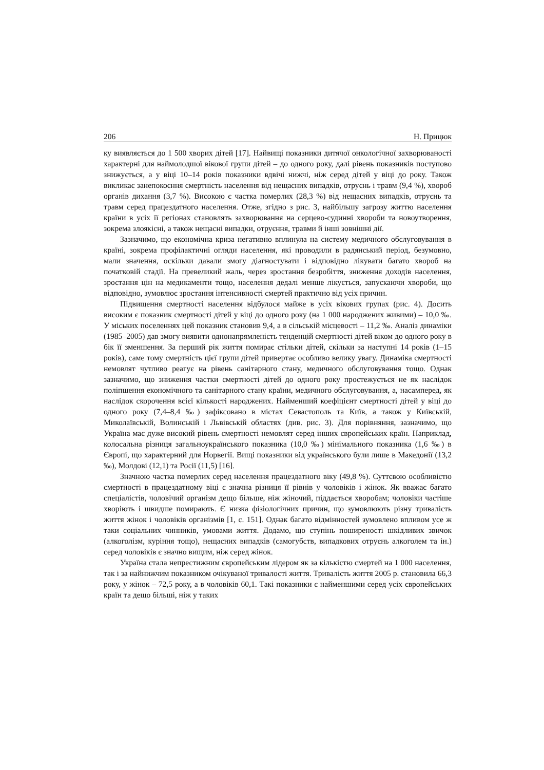206 Н. Прицюк
ку виявляється до 1 500 хворих дітей [17]. Найвищі показники дитячої онкологічної захворюваності характерні для наймолодшої вікової групи дітей – до одного року, далі рівень показників поступово знижується, а у віці 10–14 років показники вдвічі нижчі, ніж серед дітей у віці до року. Також викликає занепокоєння смертність населення від нещасних випадків, отруєнь і травм (9,4 %), хвороб органів дихання (3,7 %). Високою є частка померлих (28,3 %) від нещасних випадків, отруєнь та травм серед працездатного населення. Отже, згідно з рис. 3, найбільшу загрозу життю населення країни в усіх її регіонах становлять захворювання на серцево-судинні хвороби та новоутворення, зокрема злоякісні, а також нещасні випадки, отруєння, травми й інші зовнішні дії.
Зазначимо, що економічна криза негативно вплинула на систему медичного обслуговування в країні, зокрема профілактичні огляди населення, які проводили в радянський період, безумовно, мали значення, оскільки давали змогу діагностувати і відповідно лікувати багато хвороб на початковій стадії. На превеликий жаль, через зростання безробіття, зниження доходів населення, зростання цін на медикаменти тощо, населення дедалі менше лікується, запускаючи хвороби, що відповідно, зумовлює зростання інтенсивності смертей практично від усіх причин.
Підвищення смертності населення відбулося майже в усіх вікових групах (рис. 4). Досить високим є показник смертності дітей у віці до одного року (на 1 000 народжених живими) – 10,0 ‰. У міських поселеннях цей показник становив 9,4, а в сільській місцевості – 11,2 ‰. Аналіз динаміки (1985–2005) дав змогу виявити однонапрямленість тенденцій смертності дітей віком до одного року в бік її зменшення. За перший рік життя помирає стільки дітей, скільки за наступні 14 років (1–15 років), саме тому смертність цієї групи дітей привертає особливо велику увагу. Динаміка смертності немовлят чутливо реагує на рівень санітарного стану, медичного обслуговування тощо. Однак зазначимо, що зниження частки смертності дітей до одного року простежується не як наслідок поліпшення економічного та санітарного стану країни, медичного обслуговування, а, насамперед, як наслідок скорочення всієї кількості народжених. Найменший коефіцієнт смертності дітей у віці до одного року (7,4–8,4 ‰) зафіксовано в містах Севастополь та Київ, а також у Київській, Миколаївській, Волинській і Львівській областях (див. рис. 3). Для порівняння, зазначимо, що Україна має дуже високий рівень смертності немовлят серед інших європейських країн. Наприклад, колосальна різниця загальноукраїнського показника (10,0 ‰) мінімального показника (1,6 ‰) в Європі, що характерний для Норвегії. Вищі показники від українського були лише в Македонії (13,2 ‰), Молдові (12,1) та Росії (11,5) [16].
Значною частка померлих серед населення працездатного віку (49,8 %). Суттєвою особливістю смертності в працездатному віці є значна різниця її рівнів у чоловіків і жінок. Як вважає багато спеціалістів, чоловічий організм дещо більше, ніж жіночий, піддається хворобам; чоловіки частіше хворіють і швидше помирають. Є низка фізіологічних причин, що зумовлюють різну тривалість життя жінок і чоловіків організмів [1, с. 151]. Однак багато відмінностей зумовлено впливом усе ж таки соціальних чинників, умовами життя. Додамо, що ступінь поширеності шкідливих звичок (алкоголізм, куріння тощо), нещасних випадків (самогубств, випадкових отруєнь алкоголем та ін.) серед чоловіків є значно вищим, ніж серед жінок.
Україна стала непрестижним європейським лідером як за кількістю смертей на 1 000 населення, так і за найнижчим показником очікуваної тривалості життя. Тривалість життя 2005 р. становила 66,3 року, у жінок – 72,5 року, а в чоловіків 60,1. Такі показники є найменшими серед усіх європейських країн та дещо більші, ніж у таких